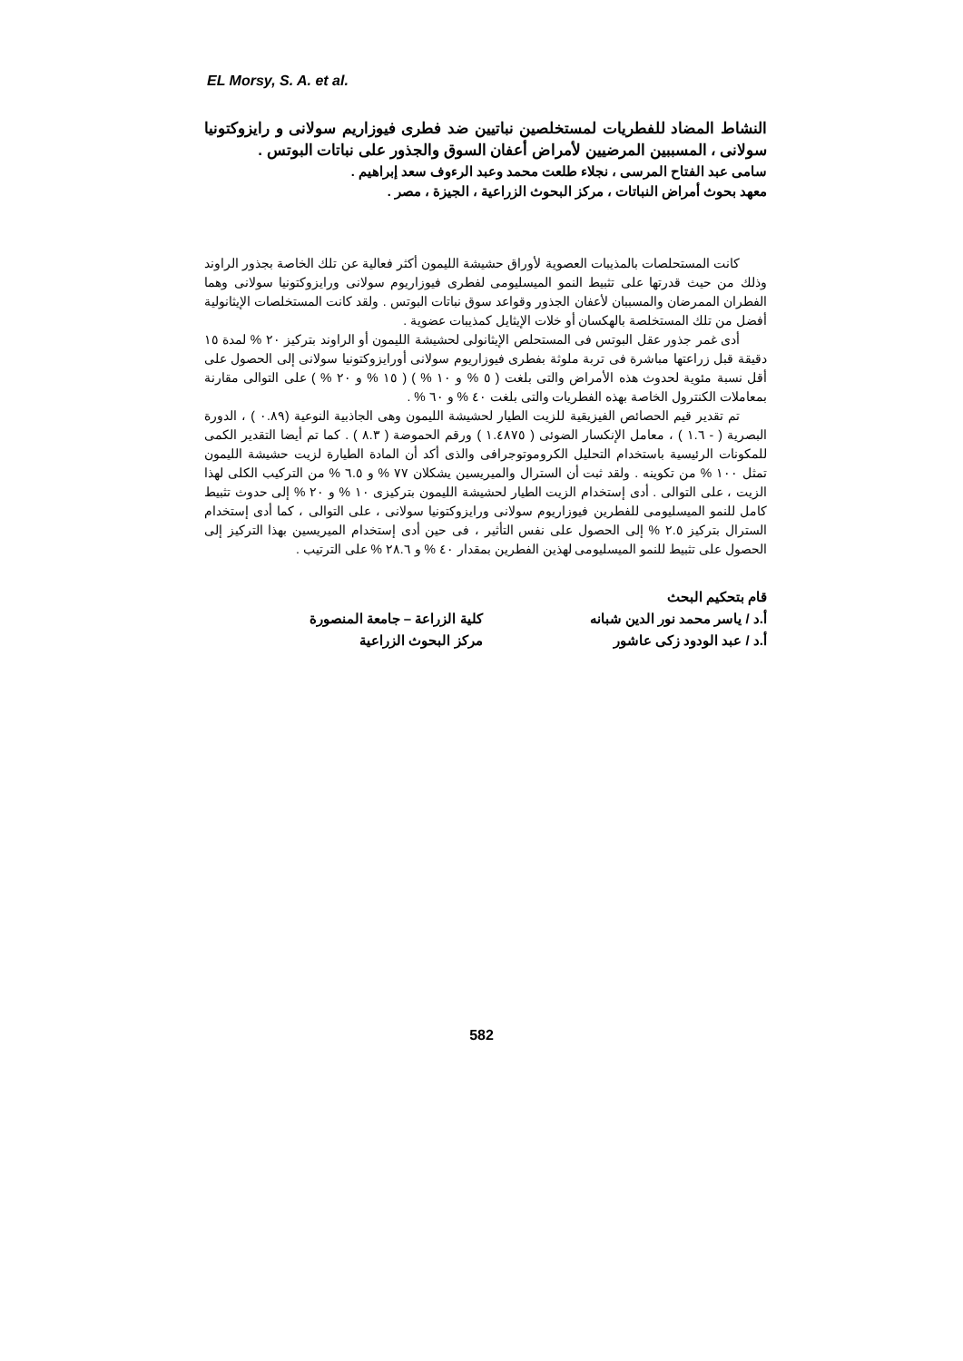EL Morsy, S. A. et al.
النشاط المضاد للفطريات لمستخلصين نباتيين ضد فطرى فيوزاريم سولانى و رايزوكتونيا سولانى ، المسببين المرضيين لأمراض أعفان السوق والجذور على نباتات البوتس .
سامى عبد الفتاح المرسى ، نجلاء طلعت محمد وعبد الرءوف سعد إبراهيم .
معهد بحوث أمراض النباتات ، مركز البحوث الزراعية ، الجيزة ، مصر .
كانت المستحلصات بالمذيبات العصوية لأوراق حشيشة الليمون أكثر فعالية عن تلك الخاصة بجذور الراوند وذلك من حيث قدرتها على تثبيط النمو الميسليومى لفطرى فيوزاريوم سولانى ورايزوكتونيا سولانى وهما الفطران الممرضان والمسببان لأعفان الجذور وقواعد سوق نباتات البوتس . ولقد كانت المستخلصات الإيثانولية أفضل من تلك المستخلصة بالهكسان أو خلات الإيثايل كمذيبات عضوية .
أدى غمر جذور عقل البوتس فى المستحلص الإيثانولى لحشيشة الليمون أو الراوند بتركيز ٢٠ % لمدة ١٥ دقيقة قبل زراعتها مباشرة فى تربة ملوثة بفطرى فيوزاريوم سولانى أورايزوكتونيا سولانى إلى الحصول على أقل نسبة مئوية لحدوث هذه الأمراض والتى بلغت ( ٥ % و ١٠ % ) ( ١٥ % و ٢٠ % ) على التوالى مقارنة بمعاملات الكنترول الخاصة بهذه الفطريات والتى بلغت ٤٠ % و ٦٠ % .
تم تقدير قيم الحصائص الفيزيقية للزيت الطيار لحشيشة الليمون وهى الجاذبية النوعية (٠.٨٩ ) ، الدورة البصرية ( - ١.٦ ) ، معامل الإنكسار الضوئى ( ١.٤٨٧٥ ) ورقم الحموضة ( ٨.٣ ) . كما تم أيضا التقدير الكمى للمكونات الرئيسية باستخدام التحليل الكروموتوجرافى والذى أكد أن المادة الطيارة لزيت حشيشة الليمون تمثل ١٠٠ % من تكوينه . ولقد ثبت أن السترال والميريسين يشكلان ٧٧ % و ٦.٥ % من التركيب الكلى لهذا الزيت ، على التوالى . أدى إستخدام الزيت الطيار لحشيشة الليمون بتركيزى ١٠ % و ٢٠ % إلى حدوث تثبيط كامل للنمو الميسليومى للفطرين فيوزاريوم سولانى ورايزوكتونيا سولانى ، على التوالى ، كما أدى إستخدام السترال بتركيز ٢.٥ % إلى الحصول على نفس التأثير ، فى حين أدى إستخدام الميريسين بهذا التركيز إلى الحصول على تثبيط للنمو الميسليومى لهذين الفطرين بمقدار ٤٠ % و ٢٨.٦ % على الترتيب .
قام بتحكيم البحث
| أ.د / ياسر محمد نور الدين شبانه | كلية الزراعة – جامعة المنصورة |
| أ.د / عبد الودود زكى عاشور | مركز البحوث الزراعية |
582